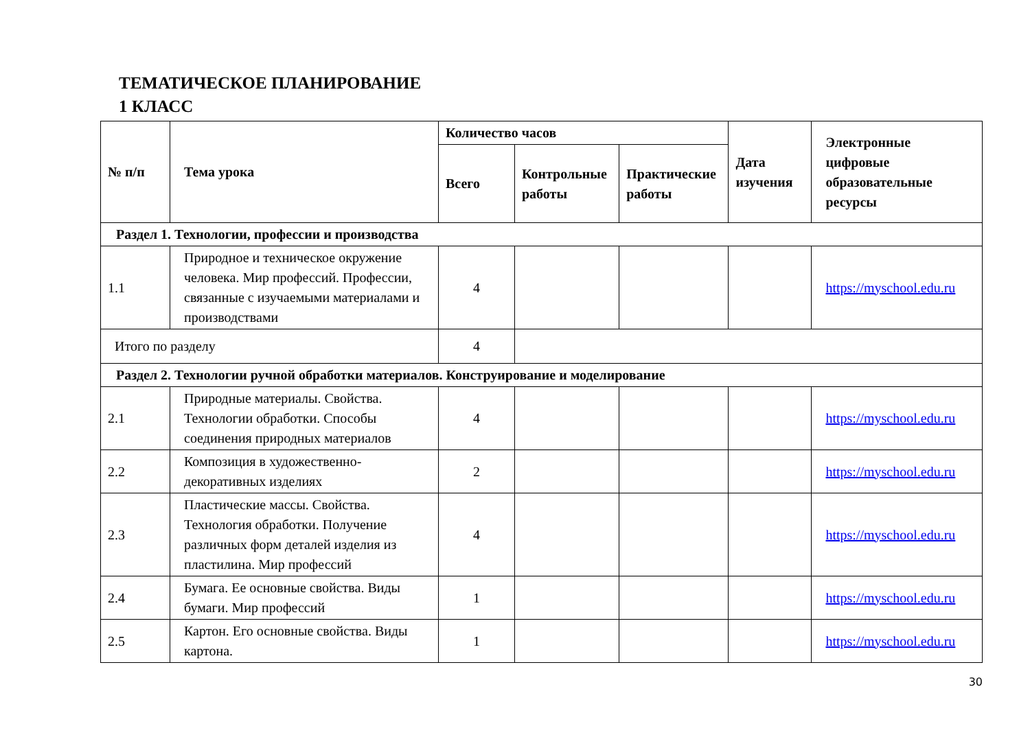ТЕМАТИЧЕСКОЕ ПЛАНИРОВАНИЕ
1 КЛАСС
| № п/п | Тема урока | Количество часов | | | Дата изучения | Электронные цифровые образовательные ресурсы |
| --- | --- | --- | --- | --- | --- | --- |
| | | Всего | Контрольные работы | Практические работы | | |
| Раздел 1. Технологии, профессии и производства | | | | | | |
| 1.1 | Природное и техническое окружение человека. Мир профессий. Профессии, связанные с изучаемыми материалами и производствами | 4 | | | | https://myschool.edu.ru |
| Итого по разделу | | 4 | | | | |
| Раздел 2. Технологии ручной обработки материалов. Конструирование и моделирование | | | | | | |
| 2.1 | Природные материалы. Свойства. Технологии обработки. Способы соединения природных материалов | 4 | | | | https://myschool.edu.ru |
| 2.2 | Композиция в художественно-декоративных изделиях | 2 | | | | https://myschool.edu.ru |
| 2.3 | Пластические массы. Свойства. Технология обработки. Получение различных форм деталей изделия из пластилина. Мир профессий | 4 | | | | https://myschool.edu.ru |
| 2.4 | Бумага. Ее основные свойства. Виды бумаги. Мир профессий | 1 | | | | https://myschool.edu.ru |
| 2.5 | Картон. Его основные свойства. Виды картона. | 1 | | | | https://myschool.edu.ru |
30